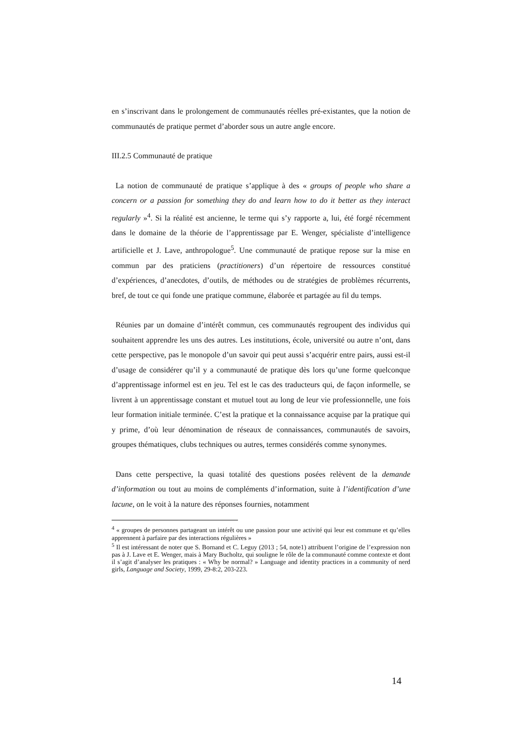en s’inscrivant dans le prolongement de communautés réelles pré-existantes, que la notion de communautés de pratique permet d’aborder sous un autre angle encore.
III.2.5 Communauté de pratique
La notion de communauté de pratique s’applique à des « groups of people who share a concern or a passion for something they do and learn how to do it better as they interact regularly »<sup>4</sup>. Si la réalité est ancienne, le terme qui s’y rapporte a, lui, été forgé récemment dans le domaine de la théorie de l’apprentissage par E. Wenger, spécialiste d’intelligence artificielle et J. Lave, anthropologue<sup>5</sup>. Une communauté de pratique repose sur la mise en commun par des praticiens (practitioners) d’un répertoire de ressources constitué d’expériences, d’anecdotes, d’outils, de méthodes ou de stratégies de problèmes récurrents, bref, de tout ce qui fonde une pratique commune, élaborée et partagée au fil du temps.
Réunies par un domaine d’intérêt commun, ces communautés regroupent des individus qui souhaitent apprendre les uns des autres. Les institutions, école, université ou autre n’ont, dans cette perspective, pas le monopole d’un savoir qui peut aussi s’acquérir entre pairs, aussi est-il d’usage de considérer qu’il y a communauté de pratique dès lors qu’une forme quelconque d’apprentissage informel est en jeu. Tel est le cas des traducteurs qui, de façon informelle, se livrent à un apprentissage constant et mutuel tout au long de leur vie professionnelle, une fois leur formation initiale terminée. C’est la pratique et la connaissance acquise par la pratique qui y prime, d’où leur dénomination de réseaux de connaissances, communautés de savoirs, groupes thématiques, clubs techniques ou autres, termes considérés comme synonymes.
Dans cette perspective, la quasi totalité des questions posées relèvent de la demande d’information ou tout au moins de compléments d’information, suite à l’identification d’une lacune, on le voit à la nature des réponses fournies, notamment
<sup>4</sup> « groupes de personnes partageant un intérêt ou une passion pour une activité qui leur est commune et qu’elles apprennent à parfaire par des interactions régulières »
<sup>5</sup> Il est intéressant de noter que S. Bornand et C. Leguy (2013 ; 54, note1) attribuent l’origine de l’expression non pas à J. Lave et E. Wenger, mais à Mary Bucholtz, qui souligne le rôle de la communauté comme contexte et dont il s’agit d’analyser les pratiques : « Why be normal? » Language and identity practices in a community of nerd girls, Language and Society, 1999, 29-8:2, 203-223.
14